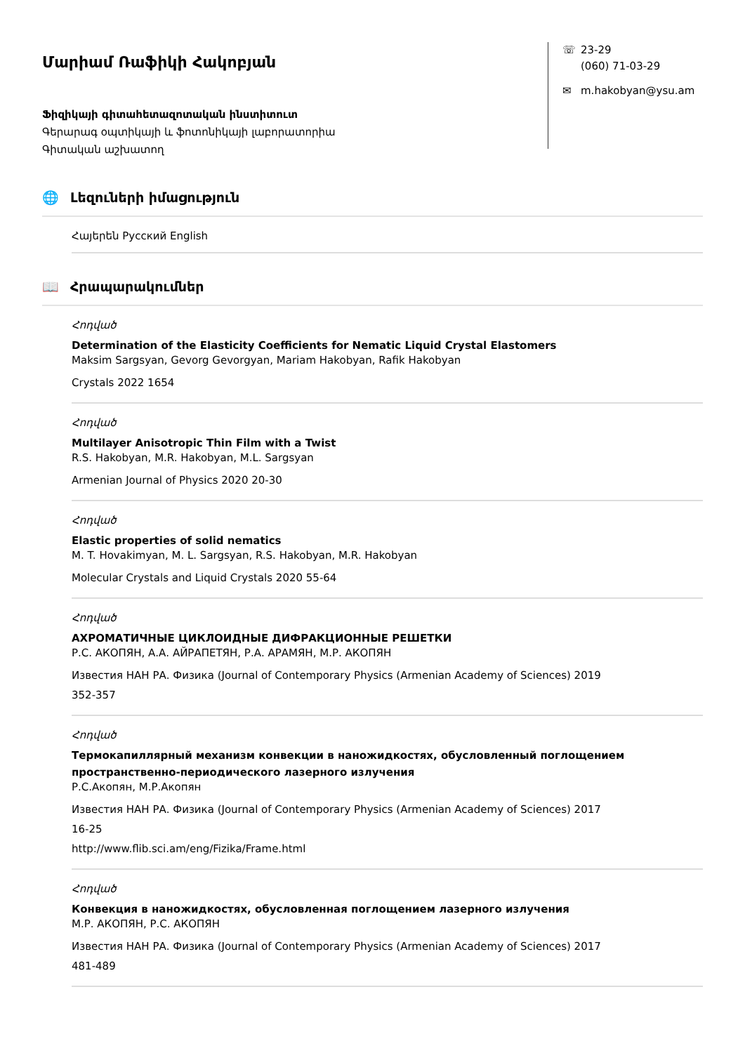Մարիամ Ռաֆիկի Հակոբյան
Ֆիզիկայի գիտահետազոտական ինստիտուտ
Գերարագ օպտիկայի և ֆոտոնիկայի լաբորատորիա
Գիտական աշխատող
☏ 23-29
(060) 71-03-29
✉ m.hakobyan@ysu.am
🌐 Լեզուների իմացություն
Հայերեն Русский English
📖 Հրապարակումներ
Հոդված
Determination of the Elasticity Coefficients for Nematic Liquid Crystal Elastomers
Maksim Sargsyan, Gevorg Gevorgyan, Mariam Hakobyan, Rafik Hakobyan
Crystals 2022 1654
Հոդված
Multilayer Anisotropic Thin Film with a Twist
R.S. Hakobyan, M.R. Hakobyan, M.L. Sargsyan
Armenian Journal of Physics 2020 20-30
Հոդված
Elastic properties of solid nematics
M. T. Hovakimyan, M. L. Sargsyan, R.S. Hakobyan, M.R. Hakobyan
Molecular Crystals and Liquid Crystals 2020 55-64
Հոդված
АХРОМАТИЧНЫЕ ЦИКЛОИДНЫЕ ДИФРАКЦИОННЫЕ РЕШЕТКИ
Р.С. АКОПЯН, А.А. АЙРАПЕТЯН, Р.А. АРАМЯН, М.Р. АКОПЯН
Известия НАН РА. Физика (Journal of Contemporary Physics (Armenian Academy of Sciences) 2019
352-357
Հոդված
Термокапиллярный механизм конвекции в наножидкостях, обусловленный поглощением пространственно-периодического лазерного излучения
Р.С.Акопян, М.Р.Акопян
Известия НАН РА. Физика (Journal of Contemporary Physics (Armenian Academy of Sciences) 2017
16-25
http://www.flib.sci.am/eng/Fizika/Frame.html
Հոդված
Конвекция в наножидкостях, обусловленная поглощением лазерного излучения
М.Р. АКОПЯН, Р.С. АКОПЯН
Известия НАН РА. Физика (Journal of Contemporary Physics (Armenian Academy of Sciences) 2017
481-489